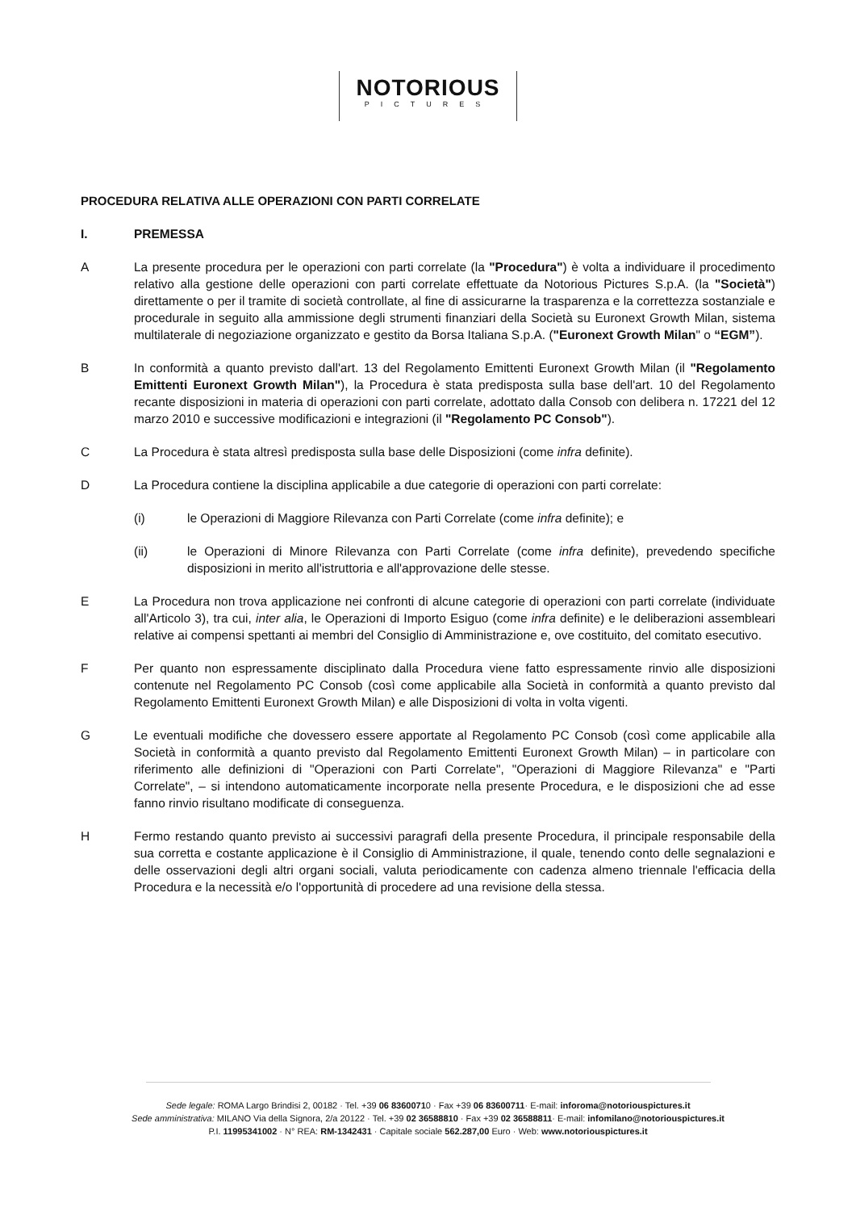NOTORIOUS
PICTURES
PROCEDURA RELATIVA ALLE OPERAZIONI CON PARTI CORRELATE
I. PREMESSA
A La presente procedura per le operazioni con parti correlate (la "Procedura") è volta a individuare il procedimento relativo alla gestione delle operazioni con parti correlate effettuate da Notorious Pictures S.p.A. (la "Società") direttamente o per il tramite di società controllate, al fine di assicurarne la trasparenza e la correttezza sostanziale e procedurale in seguito alla ammissione degli strumenti finanziari della Società su Euronext Growth Milan, sistema multilaterale di negoziazione organizzato e gestito da Borsa Italiana S.p.A. ("Euronext Growth Milan" o “EGM”).
B In conformità a quanto previsto dall'art. 13 del Regolamento Emittenti Euronext Growth Milan (il "Regolamento Emittenti Euronext Growth Milan"), la Procedura è stata predisposta sulla base dell'art. 10 del Regolamento recante disposizioni in materia di operazioni con parti correlate, adottato dalla Consob con delibera n. 17221 del 12 marzo 2010 e successive modificazioni e integrazioni (il "Regolamento PC Consob").
C La Procedura è stata altresì predisposta sulla base delle Disposizioni (come infra definite).
D La Procedura contiene la disciplina applicabile a due categorie di operazioni con parti correlate:
(i) le Operazioni di Maggiore Rilevanza con Parti Correlate (come infra definite); e
(ii) le Operazioni di Minore Rilevanza con Parti Correlate (come infra definite), prevedendo specifiche disposizioni in merito all'istruttoria e all'approvazione delle stesse.
E La Procedura non trova applicazione nei confronti di alcune categorie di operazioni con parti correlate (individuate all'Articolo 3), tra cui, inter alia, le Operazioni di Importo Esiguo (come infra definite) e le deliberazioni assembleari relative ai compensi spettanti ai membri del Consiglio di Amministrazione e, ove costituito, del comitato esecutivo.
F Per quanto non espressamente disciplinato dalla Procedura viene fatto espressamente rinvio alle disposizioni contenute nel Regolamento PC Consob (così come applicabile alla Società in conformità a quanto previsto dal Regolamento Emittenti Euronext Growth Milan) e alle Disposizioni di volta in volta vigenti.
G Le eventuali modifiche che dovessero essere apportate al Regolamento PC Consob (così come applicabile alla Società in conformità a quanto previsto dal Regolamento Emittenti Euronext Growth Milan) – in particolare con riferimento alle definizioni di "Operazioni con Parti Correlate", "Operazioni di Maggiore Rilevanza" e "Parti Correlate", – si intendono automaticamente incorporate nella presente Procedura, e le disposizioni che ad esse fanno rinvio risultano modificate di conseguenza.
H Fermo restando quanto previsto ai successivi paragrafi della presente Procedura, il principale responsabile della sua corretta e costante applicazione è il Consiglio di Amministrazione, il quale, tenendo conto delle segnalazioni e delle osservazioni degli altri organi sociali, valuta periodicamente con cadenza almeno triennale l'efficacia della Procedura e la necessità e/o l'opportunità di procedere ad una revisione della stessa.
Sede legale: ROMA Largo Brindisi 2, 00182 · Tel. +39 06 83600710 · Fax +39 06 83600711· E-mail: inforoma@notoriouspictures.it
Sede amministrativa: MILANO Via della Signora, 2/a 20122 · Tel. +39 02 36588810 · Fax +39 02 36588811· E-mail: infomilano@notoriouspictures.it
P.I. 11995341002 · N° REA: RM-1342431 · Capitale sociale 562.287,00 Euro · Web: www.notoriouspictures.it